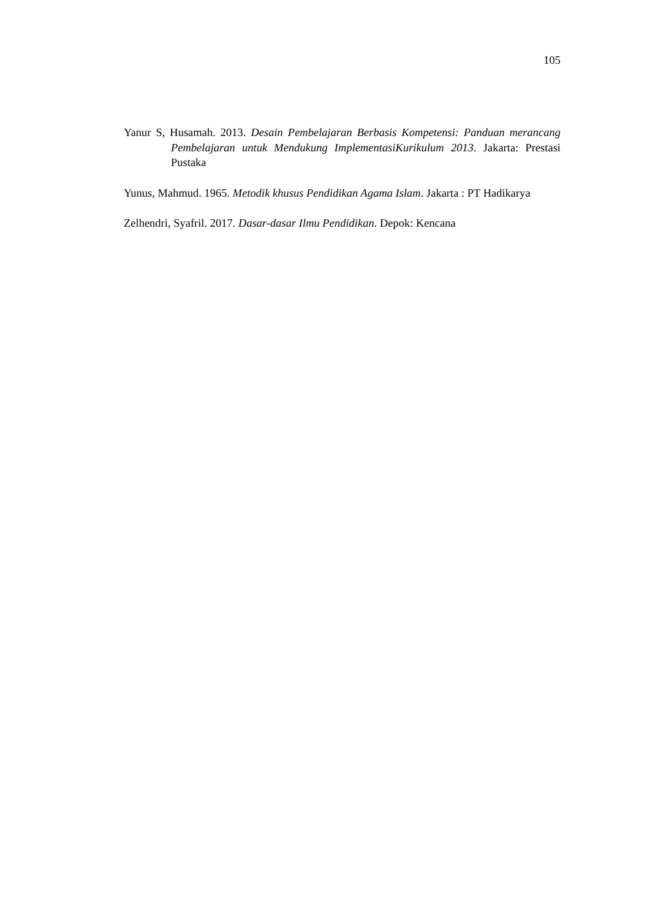105
Yanur S, Husamah. 2013. Desain Pembelajaran Berbasis Kompetensi: Panduan merancang Pembelajaran untuk Mendukung ImplementasiKurikulum 2013. Jakarta: Prestasi Pustaka
Yunus, Mahmud. 1965. Metodik khusus Pendidikan Agama Islam. Jakarta : PT Hadikarya
Zelhendri, Syafril. 2017. Dasar-dasar Ilmu Pendidikan. Depok: Kencana